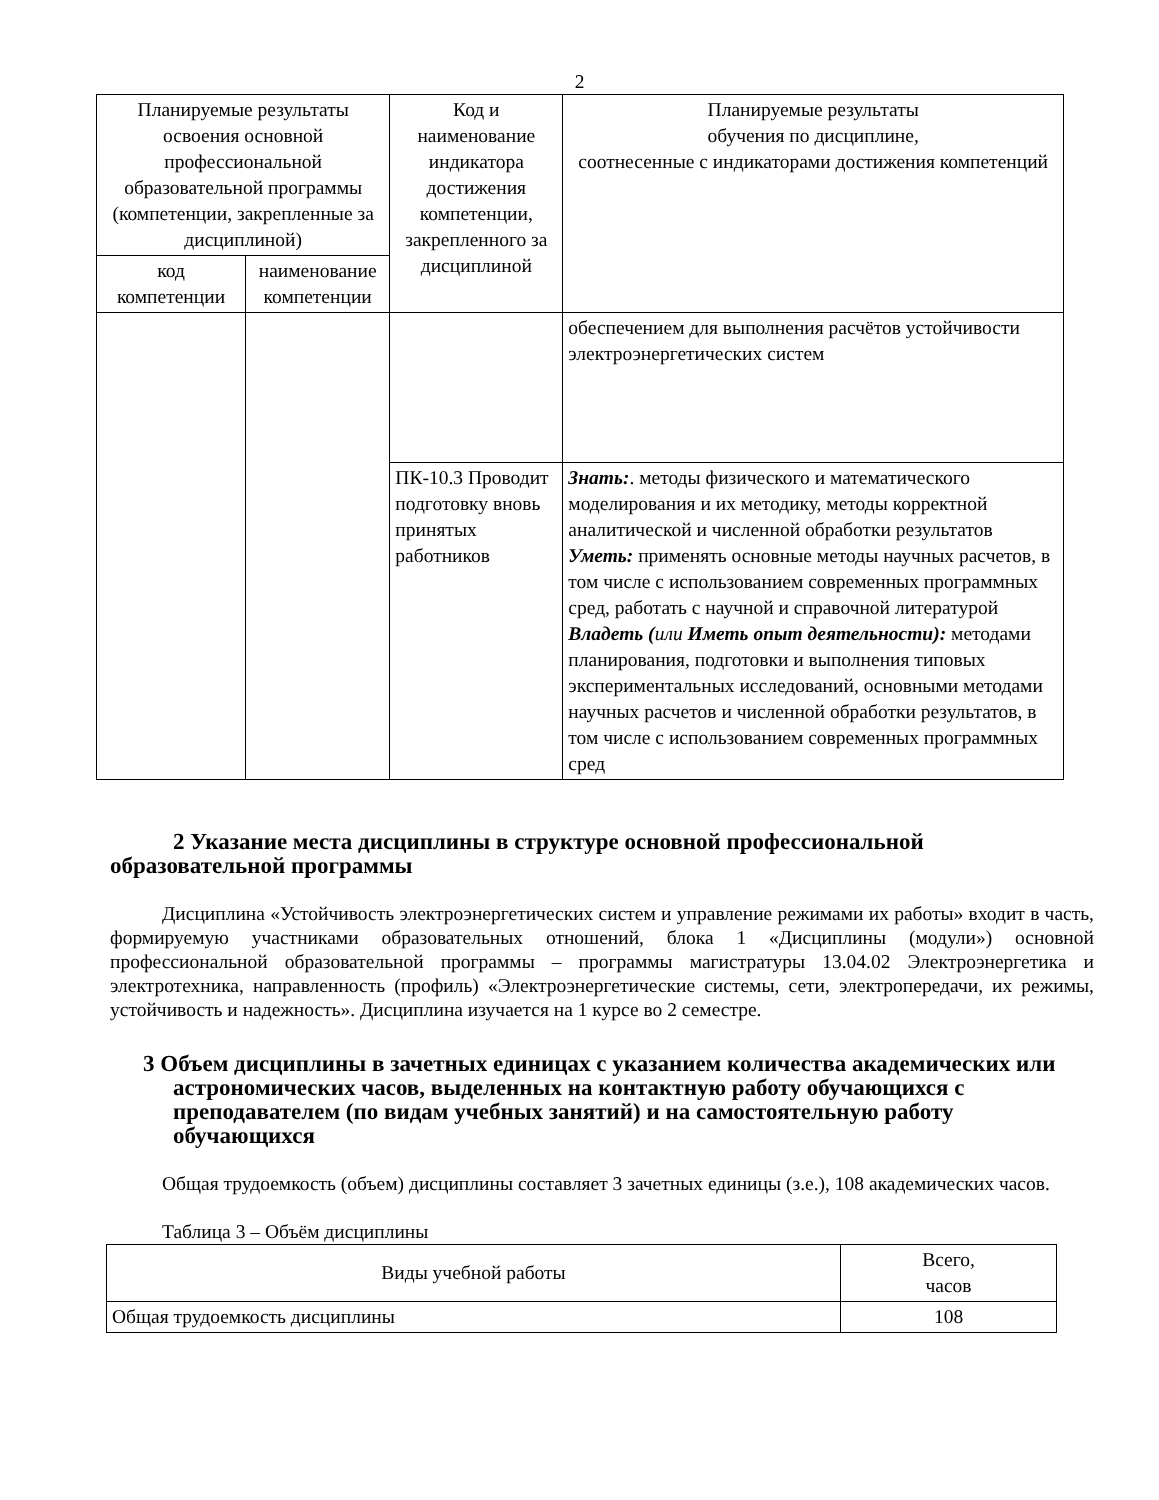2
| Планируемые результаты освоения основной профессиональной образовательной программы (компетенции, закрепленные за дисциплиной) | | Код и наименование индикатора достижения компетенции, закрепленного за дисциплиной | Планируемые результаты обучения по дисциплине, соотнесенные с индикаторами достижения компетенций |
| --- | --- | --- | --- |
| код компетенции | наименование компетенции | | |
| | | | обеспечением для выполнения расчётов устойчивости электроэнергетических систем |
| | | ПК-10.3 Проводит подготовку вновь принятых работников | Знать: . методы физического и математического моделирования и их методику, методы корректной аналитической и численной обработки результатов Уметь: применять основные методы научных расчетов, в том числе с использованием современных программных сред, работать с научной и справочной литературой Владеть ( или Иметь опыт деятельности): методами планирования, подготовки и выполнения типовых экспериментальных исследований, основными методами научных расчетов и численной обработки результатов, в том числе с использованием современных программных сред |
2 Указание места дисциплины в структуре основной профессиональной образовательной программы
Дисциплина «Устойчивость электроэнергетических систем и управление режимами их работы» входит в часть, формируемую участниками образовательных отношений, блока 1 «Дисциплины (модули») основной профессиональной образовательной программы – программы магистратуры 13.04.02 Электроэнергетика и электротехника, направленность (профиль) «Электроэнергетические системы, сети, электропередачи, их режимы, устойчивость и надежность». Дисциплина изучается на 1 курсе во 2 семестре.
3 Объем дисциплины в зачетных единицах с указанием количества академических или астрономических часов, выделенных на контактную работу обучающихся с преподавателем (по видам учебных занятий) и на самостоятельную работу обучающихся
Общая трудоемкость (объем) дисциплины составляет 3 зачетных единицы (з.е.), 108 академических часов.
Таблица 3 – Объём дисциплины
| Виды учебной работы | Всего, часов |
| --- | --- |
| Общая трудоемкость дисциплины | 108 |